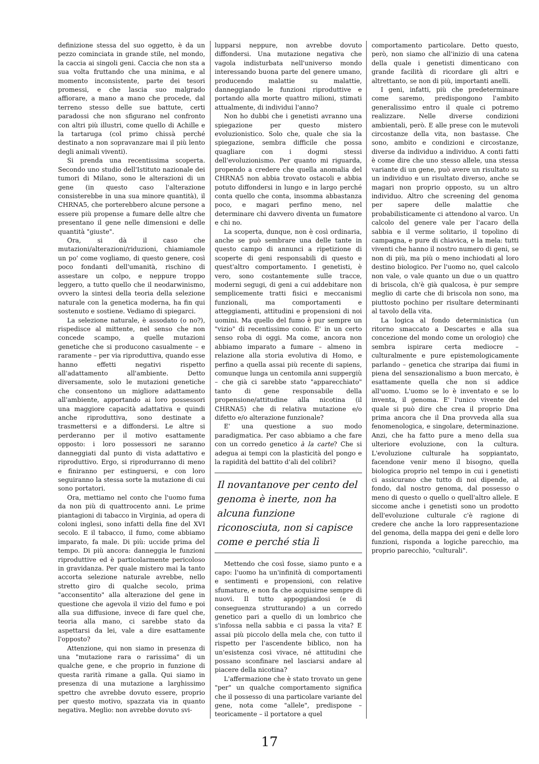definizione stessa del suo oggetto, è da un pezzo cominciata in grande stile, nel mondo, la caccia ai singoli geni. Caccia che non sta a sua volta fruttando che una minima, e al momento inconsistente, parte dei tesori promessi, e che lascia suo malgrado affiorare, a mano a mano che procede, dal terreno stesso delle sue battute, certi paradossi che non sfigurano nel confronto con altri più illustri, come quello di Achille e la tartaruga (col primo chissà perché destinato a non sopravanzare mai il più lento degli animali viventi).
Si prenda una recentissima scoperta. Secondo uno studio dell'Istituto nazionale dei tumori di Milano, sono le alterazioni di un gene (in questo caso l'alterazione consisterebbe in una sua minore quantità), il CHRNA5, che porterebbero alcune persone a essere più propense a fumare delle altre che presentano il gene nelle dimensioni e delle quantità "giuste".
Ora, si dà il caso che mutazioni/alterazioni/riduzioni, chiamiamole un po' come vogliamo, di questo genere, così poco fondanti dell'umanità, rischino di assestare un colpo, e neppure troppo leggero, a tutto quello che il neodarwinismo, ovvero la sintesi della teoria della selezione naturale con la genetica moderna, ha fin qui sostenuto e sostiene. Vediamo di spiegarci.
La selezione naturale, è assodato (o no?), rispedisce al mittente, nel senso che non concede scampo, a quelle mutazioni genetiche che si producono casualmente – e raramente – per via riproduttiva, quando esse hanno effetti negativi rispetto all'adattamento all'ambiente. Detto diversamente, solo le mutazioni genetiche che consentono un migliore adattamento all'ambiente, apportando ai loro possessori una maggiore capacità adattativa e quindi anche riproduttiva, sono destinate a trasmettersi e a diffondersi. Le altre si perderanno per il motivo esattamente opposto: i loro possessori ne saranno danneggiati dal punto di vista adattativo e riproduttivo. Ergo, si riprodurranno di meno e finiranno per estinguersi, e con loro seguiranno la stessa sorte la mutazione di cui sono portatori.
Ora, mettiamo nel conto che l'uomo fuma da non più di quattrocento anni. Le prime piantagioni di tabacco in Virginia, ad opera di coloni inglesi, sono infatti della fine del XVI secolo. E il tabacco, il fumo, come abbiamo imparato, fa male. Di più: uccide prima del tempo. Di più ancora: danneggia le funzioni riproduttive ed è particolarmente pericoloso in gravidanza. Per quale mistero mai la tanto accorta selezione naturale avrebbe, nello stretto giro di qualche secolo, prima "acconsentito" alla alterazione del gene in questione che agevola il vizio del fumo e poi alla sua diffusione, invece di fare quel che, teoria alla mano, ci sarebbe stato da aspettarsi da lei, vale a dire esattamente l'opposto?
Attenzione, qui non siamo in presenza di una "mutazione rara o rarissima" di un qualche gene, e che proprio in funzione di questa rarità rimane a galla. Qui siamo in presenza di una mutazione a larghissimo spettro che avrebbe dovuto essere, proprio per questo motivo, spazzata via in quanto negativa. Meglio: non avrebbe dovuto svi-
lupparsi neppure, non avrebbe dovuto diffondersi. Una mutazione negativa che vagola indisturbata nell'universo mondo interessando buona parte del genere umano, producendo malattie su malattie, danneggiando le funzioni riproduttive e portando alla morte quattro milioni, stimati attualmente, di individui l'anno?
Non ho dubbi che i genetisti avranno una spiegazione per questo mistero evoluzionistico. Solo che, quale che sia la spiegazione, sembra difficile che possa quagliare con i dogmi stessi dell'evoluzionismo. Per quanto mi riguarda, propendo a credere che quella anomalia del CHRNA5 non abbia trovato ostacoli e abbia potuto diffondersi in lungo e in largo perché conta quello che conta, insomma abbastanza poco, e magari perfino meno, nel determinare chi davvero diventa un fumatore e chi no.
La scoperta, dunque, non è così ordinaria, anche se può sembrare una delle tante in questo campo di annunci a ripetizione di scoperte di geni responsabili di questo e quest'altro comportamento. I genetisti, è vero, sono costantemente sulle tracce, moderni segugi, di geni a cui addebitare non semplicemente tratti fisici e meccanismi funzionali, ma comportamenti e atteggiamenti, attitudini e propensioni di noi uomini. Ma quello del fumo è pur sempre un "vizio" di recentissimo conio. E' in un certo senso roba di oggi. Ma come, ancora non abbiamo imparato a fumare – almeno in relazione alla storia evolutiva di Homo, e perfino a quella assai più recente di sapiens, comunque lunga un centomila anni suppergiù – che già ci sarebbe stato "apparecchiato" tanto di gene responsabile della propensione/attitudine alla nicotina (il CHRNA5) che di relativa mutazione e/o difetto e/o alterazione funzionale?
E' una questione a suo modo paradigmatica. Per caso abbiamo a che fare con un corredo genetico à la carte? Che si adegua ai tempi con la plasticità del pongo e la rapidità del battito d'ali del colibrì?
Il novantanove per cento del genoma è inerte, non ha alcuna funzione riconosciuta, non si capisce come e perché stia lì
Mettendo che così fosse, siamo punto e a capo: l'uomo ha un'infinità di comportamenti e sentimenti e propensioni, con relative sfumature, e non fa che acquisirne sempre di nuovi. Il tutto appoggiandosi (e di conseguenza strutturando) a un corredo genetico pari a quello di un lombrico che s'infossa nella sabbia e ci passa la vita? E assai più piccolo della mela che, con tutto il rispetto per l'ascendente biblico, non ha un'esistenza così vivace, né attitudini che possano sconfinare nel lasciarsi andare al piacere della nicotina?
L'affermazione che è stato trovato un gene "per" un qualche comportamento significa che il possesso di una particolare variante del gene, nota come "allele", predispone – teoricamente – il portatore a quel
comportamento particolare. Detto questo, però, non siamo che all'inizio di una catena della quale i genetisti dimenticano con grande facilità di ricordare gli altri e altrettanto, se non di più, importanti anelli.
I geni, infatti, più che predeterminare come saremo, predispongono l'ambito generalissimo entro il quale ci potremo realizzare. Nelle diverse condizioni ambientali, però. E alle prese con le mutevoli circostanze della vita, non bastasse. Che sono, ambito e condizioni e circostanze, diverse da individuo a individuo. A conti fatti è come dire che uno stesso allele, una stessa variante di un gene, può avere un risultato su un individuo e un risultato diverso, anche se magari non proprio opposto, su un altro individuo. Altro che screening del genoma per sapere delle malattie che probabilisticamente ci attendono al varco. Un calcolo del genere vale per l'acaro della sabbia e il verme solitario, il topolino di campagna, e pure di chiavica, e la mela: tutti viventi che hanno il nostro numero di geni, se non di più, ma più o meno inchiodati al loro destino biologico. Per l'uomo no, quel calcolo non vale, o vale quanto un due o un quattro di briscola, ch'è già qualcosa, è pur sempre meglio di carte che di briscola non sono, ma piuttosto pochino per risultare determinanti al tavolo della vita.
La logica al fondo deterministica (un ritorno smaccato a Descartes e alla sua concezione del mondo come un orologio) che sembra ispirare certa mediocre – culturalmente e pure epistemologicamente parlando – genetica che straripa dai fiumi in piena del sensazionalismo a buon mercato, è esattamente quella che non si addice all'uomo. L'uomo se lo è inventato e se lo inventa, il genoma. E' l'unico vivente del quale si può dire che crea il proprio Dna prima ancora che il Dna provveda alla sua fenomenologica, e singolare, determinazione. Anzi, che ha fatto pure a meno della sua ulteriore evoluzione, con la cultura. L'evoluzione culturale ha soppiantato, facendone venir meno il bisogno, quella biologica proprio nel tempo in cui i genetisti ci assicurano che tutto di noi dipende, al fondo, dal nostro genoma, dal possesso o meno di questo o quello o quell'altro allele. E siccome anche i genetisti sono un prodotto dell'evoluzione culturale c'è ragione di credere che anche la loro rappresentazione del genoma, della mappa dei geni e delle loro funzioni, risponda a logiche parecchio, ma proprio parecchio, "culturali".
17